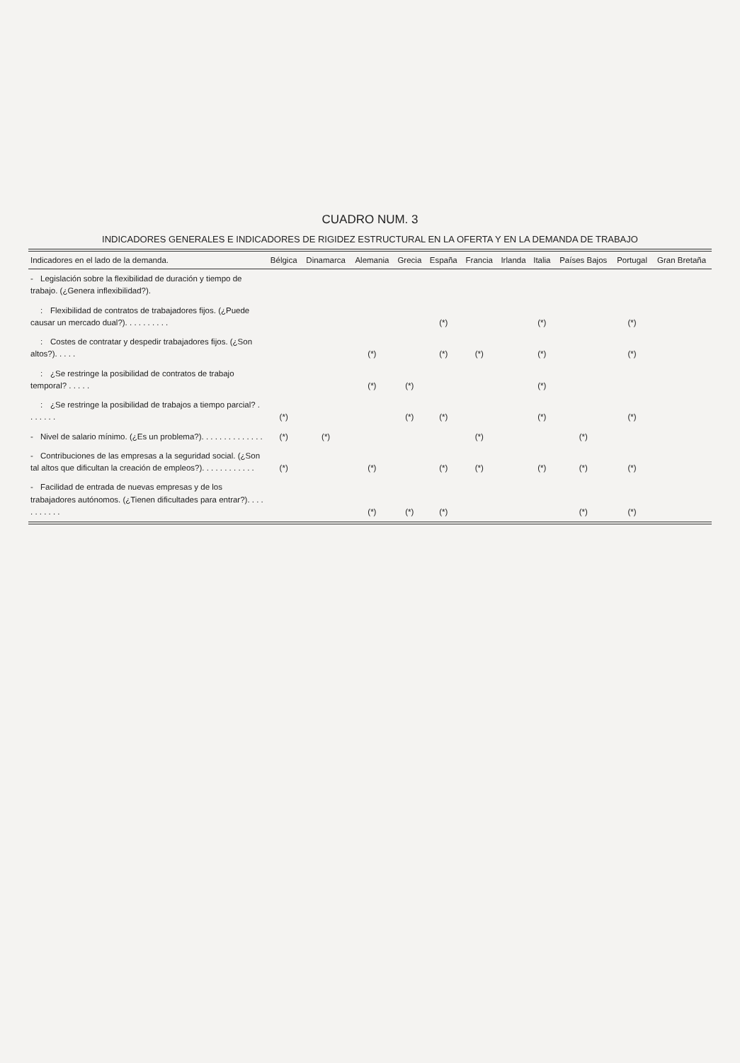CUADRO NUM. 3
INDICADORES GENERALES E INDICADORES DE RIGIDEZ ESTRUCTURAL EN LA OFERTA Y EN LA DEMANDA DE TRABAJO
| Indicadores en el lado de la demanda. | Bélgica | Dinamarca | Alemania | Grecia | España | Francia | Irlanda | Italia | Países Bajos | Portugal | Gran Bretaña |
| --- | --- | --- | --- | --- | --- | --- | --- | --- | --- | --- | --- |
| - Legislación sobre la flexibilidad de duración y tiempo de trabajo. (¿Genera inflexibilidad?). | | | | | | | | | | | |
| : Flexibilidad de contratos de trabajadores fijos. (¿Puede causar un mercado dual?). . . . . . . . . . | | | | | (*) | | | (*) | | (*) | |
| : Costes de contratar y despedir trabajadores fijos. (¿Son altos?). . . . . | | | (*) | | (*) | (*) | | (*) | | (*) | |
| : ¿Se restringe la posibilidad de contratos de trabajo temporal? . . . . . | | | (*) | (*) | | | | (*) | | | |
| : ¿Se restringe la posibilidad de trabajos a tiempo parcial? . . . . . . . | (*) | | | (*) | (*) | | | (*) | | (*) | |
| - Nivel de salario mínimo. (¿Es un problema?). . . . . . . . . . . . . . | (*) | (*) | | | | (*) | | | (*) | | |
| - Contribuciones de las empresas a la seguridad social. (¿Son tal altos que dificultan la creación de empleos?). . . . . . . . . . . . | (*) | | (*) | | (*) | (*) | | (*) | (*) | (*) | |
| - Facilidad de entrada de nuevas empresas y de los trabajadores autónomos. (¿Tienen dificultades para entrar?). . . . . . . . . . . | | | (*) | (*) | (*) | | | | (*) | (*) | |